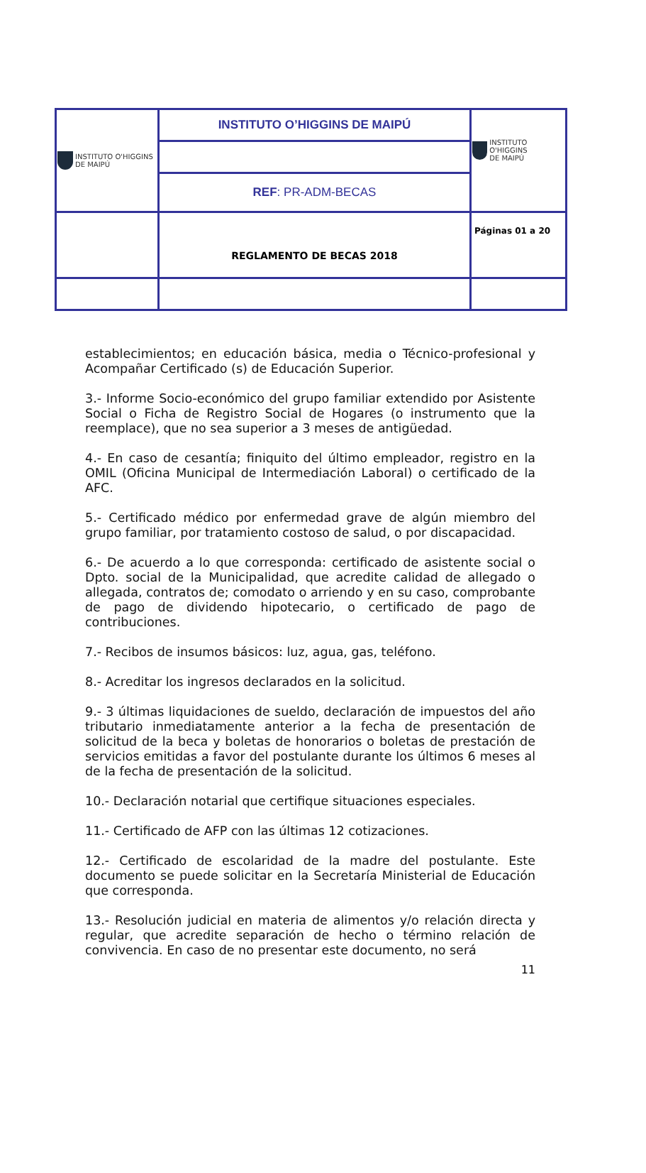| INSTITUTO O'HIGGINS DE MAIPÚ | INSTITUTO O’HIGGINS DE MAIPÚ | INSTITUTO O'HIGGINS DE MAIPÚ |
| | REF : PR-ADM-BECAS | |
| | REGLAMENTO DE BECAS 2018 | Páginas 01 a 20 |
establecimientos; en educación básica, media o Técnico-profesional y Acompañar Certificado (s) de Educación Superior.
3.- Informe Socio-económico del grupo familiar extendido por Asistente Social o Ficha de Registro Social de Hogares (o instrumento que la reemplace), que no sea superior a 3 meses de antigüedad.
4.- En caso de cesantía; finiquito del último empleador, registro en la OMIL (Oficina Municipal de Intermediación Laboral) o certificado de la AFC.
5.- Certificado médico por enfermedad grave de algún miembro del grupo familiar, por tratamiento costoso de salud, o por discapacidad.
6.- De acuerdo a lo que corresponda: certificado de asistente social o Dpto. social de la Municipalidad, que acredite calidad de allegado o allegada, contratos de; comodato o arriendo y en su caso, comprobante de pago de dividendo hipotecario, o certificado de pago de contribuciones.
7.- Recibos de insumos básicos: luz, agua, gas, teléfono.
8.- Acreditar los ingresos declarados en la solicitud.
9.- 3 últimas liquidaciones de sueldo, declaración de impuestos del año tributario inmediatamente anterior a la fecha de presentación de solicitud de la beca y boletas de honorarios o boletas de prestación de servicios emitidas a favor del postulante durante los últimos 6 meses al de la fecha de presentación de la solicitud.
10.- Declaración notarial que certifique situaciones especiales.
11.- Certificado de AFP con las últimas 12 cotizaciones.
12.- Certificado de escolaridad de la madre del postulante. Este documento se puede solicitar en la Secretaría Ministerial de Educación que corresponda.
13.- Resolución judicial en materia de alimentos y/o relación directa y regular, que acredite separación de hecho o término relación de convivencia. En caso de no presentar este documento, no será
11